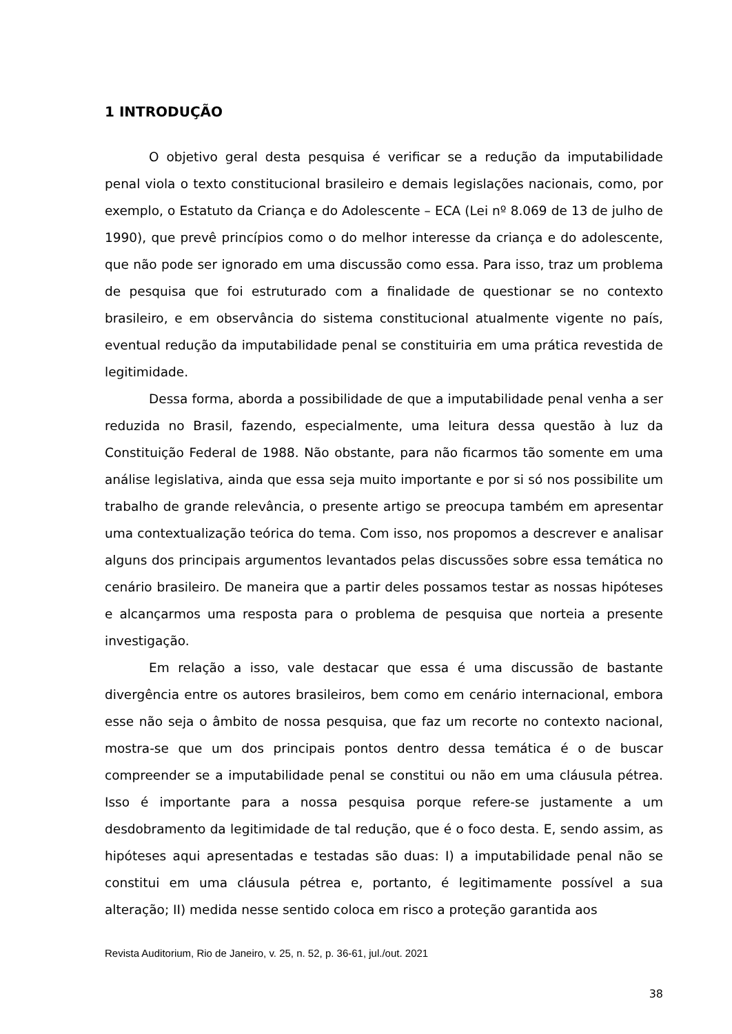1 INTRODUÇÃO
O objetivo geral desta pesquisa é verificar se a redução da imputabilidade penal viola o texto constitucional brasileiro e demais legislações nacionais, como, por exemplo, o Estatuto da Criança e do Adolescente – ECA (Lei nº 8.069 de 13 de julho de 1990), que prevê princípios como o do melhor interesse da criança e do adolescente, que não pode ser ignorado em uma discussão como essa. Para isso, traz um problema de pesquisa que foi estruturado com a finalidade de questionar se no contexto brasileiro, e em observância do sistema constitucional atualmente vigente no país, eventual redução da imputabilidade penal se constituiria em uma prática revestida de legitimidade.
Dessa forma, aborda a possibilidade de que a imputabilidade penal venha a ser reduzida no Brasil, fazendo, especialmente, uma leitura dessa questão à luz da Constituição Federal de 1988. Não obstante, para não ficarmos tão somente em uma análise legislativa, ainda que essa seja muito importante e por si só nos possibilite um trabalho de grande relevância, o presente artigo se preocupa também em apresentar uma contextualização teórica do tema. Com isso, nos propomos a descrever e analisar alguns dos principais argumentos levantados pelas discussões sobre essa temática no cenário brasileiro. De maneira que a partir deles possamos testar as nossas hipóteses e alcançarmos uma resposta para o problema de pesquisa que norteia a presente investigação.
Em relação a isso, vale destacar que essa é uma discussão de bastante divergência entre os autores brasileiros, bem como em cenário internacional, embora esse não seja o âmbito de nossa pesquisa, que faz um recorte no contexto nacional, mostra-se que um dos principais pontos dentro dessa temática é o de buscar compreender se a imputabilidade penal se constitui ou não em uma cláusula pétrea. Isso é importante para a nossa pesquisa porque refere-se justamente a um desdobramento da legitimidade de tal redução, que é o foco desta. E, sendo assim, as hipóteses aqui apresentadas e testadas são duas: I) a imputabilidade penal não se constitui em uma cláusula pétrea e, portanto, é legitimamente possível a sua alteração; II) medida nesse sentido coloca em risco a proteção garantida aos
Revista Auditorium, Rio de Janeiro, v. 25, n. 52, p. 36-61, jul./out. 2021
38